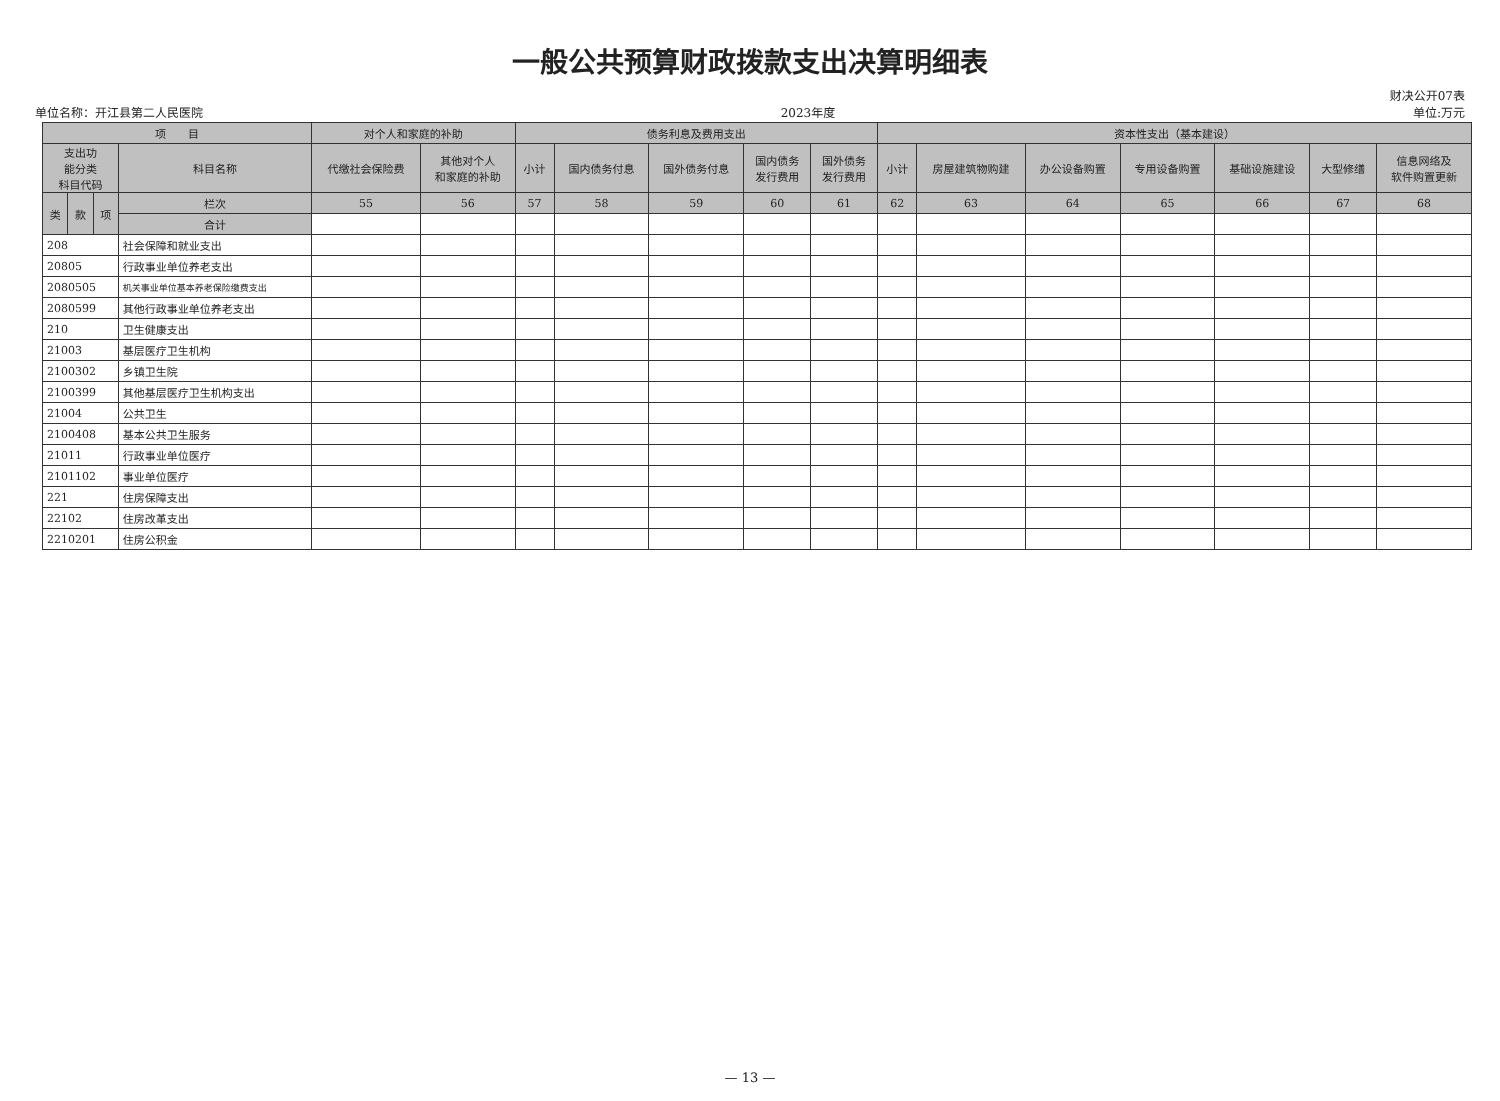一般公共预算财政拨款支出决算明细表
财决公开07表
单位名称：开江县第二人民医院 2023年度 单位:万元
| 项 目 | | | | 对个人和家庭的补助 | | 债务利息及费用支出 | | | | | 资本性支出（基本建设） | | | | | | |
| --- | --- | --- | --- | --- | --- | --- | --- | --- | --- | --- | --- | --- | --- | --- | --- | --- | --- |
| 支出功 能分类 科目代码 | | | 科目名称 | 代缴社会保险费 | 其他对个人 和家庭的补助 | 小计 | 国内债务付息 | 国外债务付息 | 国内债务 发行费用 | 国外债务 发行费用 | 小计 | 房屋建筑物购建 | 办公设备购置 | 专用设备购置 | 基础设施建设 | 大型修缮 | 信息网络及 软件购置更新 |
| 类 | 款 | 项 | 栏次 | 55 | 56 | 57 | 58 | 59 | 60 | 61 | 62 | 63 | 64 | 65 | 66 | 67 | 68 |
| | | | 合计 | | | | | | | | | | | | | | |
| 208 | | | 社会保障和就业支出 | | | | | | | | | | | | | | |
| 20805 | | | 行政事业单位养老支出 | | | | | | | | | | | | | | |
| 2080505 | | | 机关事业单位基本养老保险缴费支出 | | | | | | | | | | | | | | |
| 2080599 | | | 其他行政事业单位养老支出 | | | | | | | | | | | | | | |
| 210 | | | 卫生健康支出 | | | | | | | | | | | | | | |
| 21003 | | | 基层医疗卫生机构 | | | | | | | | | | | | | | |
| 2100302 | | | 乡镇卫生院 | | | | | | | | | | | | | | |
| 2100399 | | | 其他基层医疗卫生机构支出 | | | | | | | | | | | | | | |
| 21004 | | | 公共卫生 | | | | | | | | | | | | | | |
| 2100408 | | | 基本公共卫生服务 | | | | | | | | | | | | | | |
| 21011 | | | 行政事业单位医疗 | | | | | | | | | | | | | | |
| 2101102 | | | 事业单位医疗 | | | | | | | | | | | | | | |
| 221 | | | 住房保障支出 | | | | | | | | | | | | | | |
| 22102 | | | 住房改革支出 | | | | | | | | | | | | | | |
| 2210201 | | | 住房公积金 | | | | | | | | | | | | | | |
— 13 —